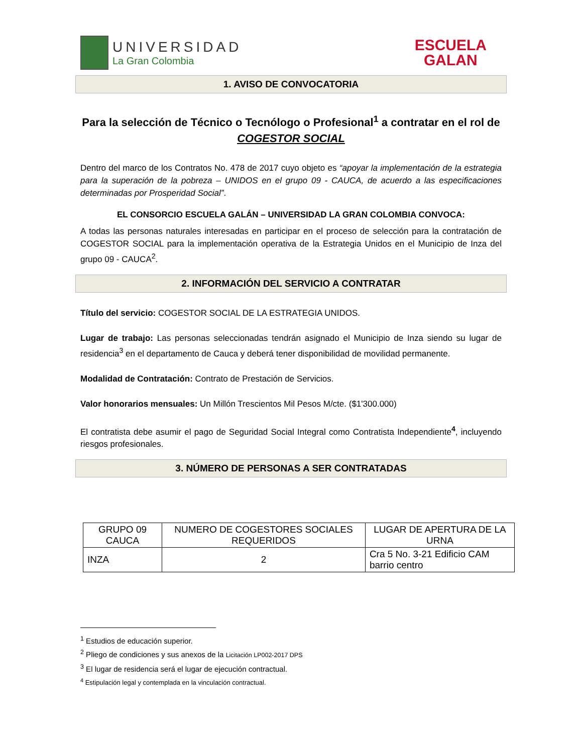UNIVERSIDAD
La Gran Colombia
ESCUELA
GALAN
1. AVISO DE CONVOCATORIA
Para la selección de Técnico o Tecnólogo o Profesional<sup>1</sup> a contratar en el rol de
COGESTOR SOCIAL
Dentro del marco de los Contratos No. 478 de 2017 cuyo objeto es “apoyar la implementación de la estrategia para la superación de la pobreza – UNIDOS en el grupo 09 - CAUCA, de acuerdo a las especificaciones determinadas por Prosperidad Social”.
EL CONSORCIO ESCUELA GALÁN – UNIVERSIDAD LA GRAN COLOMBIA CONVOCA:
A todas las personas naturales interesadas en participar en el proceso de selección para la contratación de COGESTOR SOCIAL para la implementación operativa de la Estrategia Unidos en el Municipio de Inza del grupo 09 - CAUCA<sup>2</sup>.
2. INFORMACIÓN DEL SERVICIO A CONTRATAR
Título del servicio: COGESTOR SOCIAL DE LA ESTRATEGIA UNIDOS.
Lugar de trabajo: Las personas seleccionadas tendrán asignado el Municipio de Inza siendo su lugar de residencia<sup>3</sup> en el departamento de Cauca y deberá tener disponibilidad de movilidad permanente.
Modalidad de Contratación: Contrato de Prestación de Servicios.
Valor honorarios mensuales: Un Millón Trescientos Mil Pesos M/cte. ($1'300.000)
El contratista debe asumir el pago de Seguridad Social Integral como Contratista Independiente<sup>4</sup>, incluyendo riesgos profesionales.
3. NÚMERO DE PERSONAS A SER CONTRATADAS
| GRUPO 09 CAUCA | NUMERO DE COGESTORES SOCIALES REQUERIDOS | LUGAR DE APERTURA DE LA URNA |
| INZA | 2 | Cra 5 No. 3-21 Edificio CAM barrio centro |
<sup>1</sup> Estudios de educación superior.
<sup>2</sup> Pliego de condiciones y sus anexos de la Licitación LP002-2017 DPS
<sup>3</sup> El lugar de residencia será el lugar de ejecución contractual.
<sup>4</sup> Estipulación legal y contemplada en la vinculación contractual.